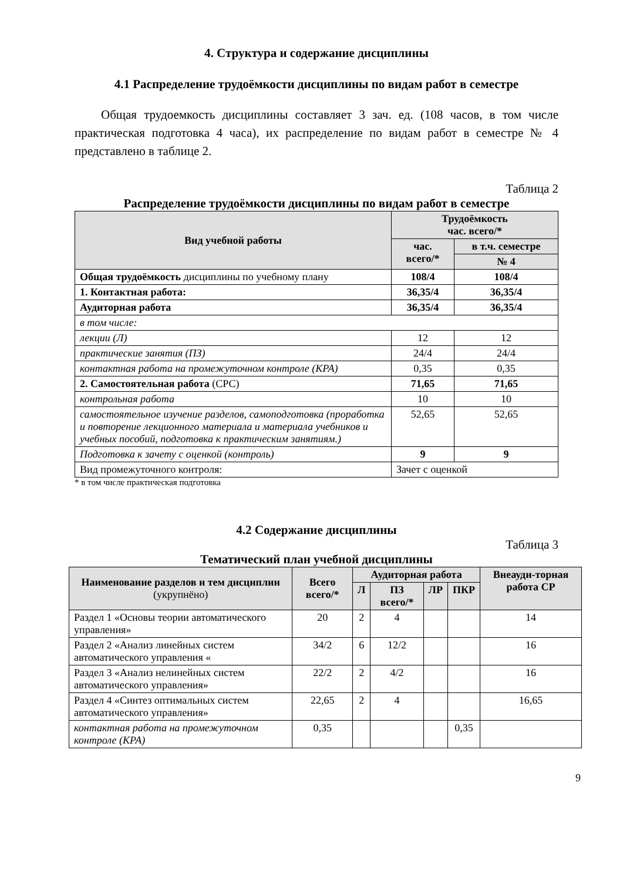4. Структура и содержание дисциплины
4.1 Распределение трудоёмкости дисциплины по видам работ в семестре
Общая трудоемкость дисциплины составляет 3 зач. ед. (108 часов, в том числе практическая подготовка 4 часа), их распределение по видам работ в семестре № 4 представлено в таблице 2.
Таблица 2
Распределение трудоёмкости дисциплины по видам работ в семестре
| Вид учебной работы | Трудоёмкость час. всего/* | |
| --- | --- | --- |
| | час. всего/* | в т.ч. семестре |
| | | № 4 |
| Общая трудоёмкость дисциплины по учебному плану | 108/4 | 108/4 |
| 1. Контактная работа: | 36,35/4 | 36,35/4 |
| Аудиторная работа | 36,35/4 | 36,35/4 |
| в том числе: | | |
| лекции (Л) | 12 | 12 |
| практические занятия (ПЗ) | 24/4 | 24/4 |
| контактная работа на промежуточном контроле (КРА) | 0,35 | 0,35 |
| 2. Самостоятельная работа (СРС) | 71,65 | 71,65 |
| контрольная работа | 10 | 10 |
| самостоятельное изучение разделов, самоподготовка (проработка и повторение лекционного материала и материала учебников и учебных пособий, подготовка к практическим занятиям.) | 52,65 | 52,65 |
| Подготовка к зачету с оценкой (контроль) | 9 | 9 |
| Вид промежуточного контроля: | Зачет с оценкой | |
* в том числе практическая подготовка
4.2 Содержание дисциплины
Таблица 3
Тематический план учебной дисциплины
| Наименование разделов и тем дисциплин (укрупнёно) | Всего всего/* | Аудиторная работа | | | | Внеауди-торная работа СР |
| --- | --- | --- | --- | --- | --- | --- |
| | | Л | ПЗ всего/* | ЛР | ПКР | |
| Раздел 1 «Основы теории автоматического управления» | 20 | 2 | 4 | | | 14 |
| Раздел 2 «Анализ линейных систем автоматического управления « | 34/2 | 6 | 12/2 | | | 16 |
| Раздел 3 «Анализ нелинейных систем автоматического управления» | 22/2 | 2 | 4/2 | | | 16 |
| Раздел 4 «Синтез оптимальных систем автоматического управления» | 22,65 | 2 | 4 | | | 16,65 |
| контактная работа на промежуточном контроле (КРА) | 0,35 | | | | 0,35 | |
9